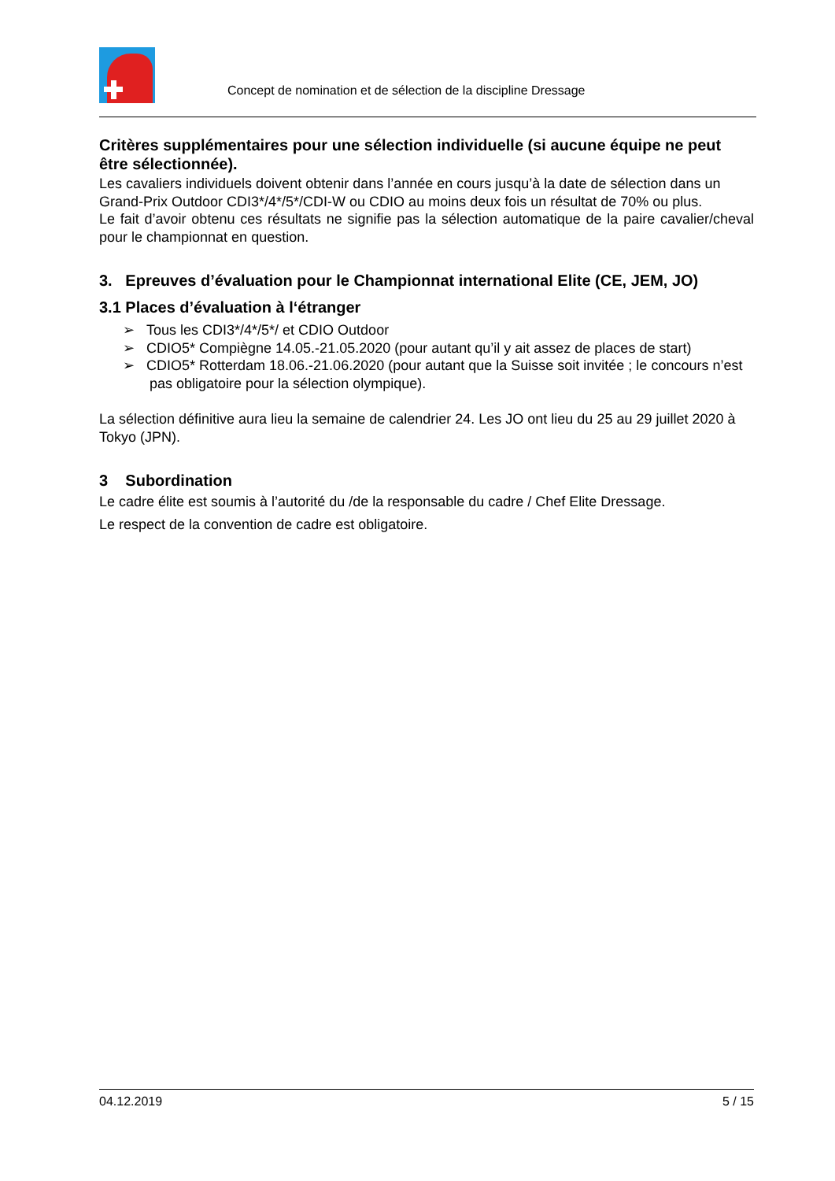Concept de nomination et de sélection de la discipline Dressage
Critères supplémentaires pour une sélection individuelle (si aucune équipe ne peut être sélectionnée).
Les cavaliers individuels doivent obtenir dans l’année en cours jusqu’à la date de sélection dans un Grand-Prix Outdoor CDI3*/4*/5*/CDI-W ou CDIO au moins deux fois un résultat de 70% ou plus.
Le fait d’avoir obtenu ces résultats ne signifie pas la sélection automatique de la paire cavalier/cheval pour le championnat en question.
3. Epreuves d’évaluation pour le Championnat international Elite (CE, JEM, JO)
3.1 Places d’évaluation à l‘étranger
➢ Tous les CDI3*/4*/5*/ et CDIO Outdoor
➢ CDIO5* Compiègne 14.05.-21.05.2020 (pour autant qu’il y ait assez de places de start)
➢ CDIO5* Rotterdam 18.06.-21.06.2020 (pour autant que la Suisse soit invitée ; le concours n’est pas obligatoire pour la sélection olympique).
La sélection définitive aura lieu la semaine de calendrier 24. Les JO ont lieu du 25 au 29 juillet 2020 à Tokyo (JPN).
3 Subordination
Le cadre élite est soumis à l’autorité du /de la responsable du cadre / Chef Elite Dressage.
Le respect de la convention de cadre est obligatoire.
04.12.2019 5 / 15